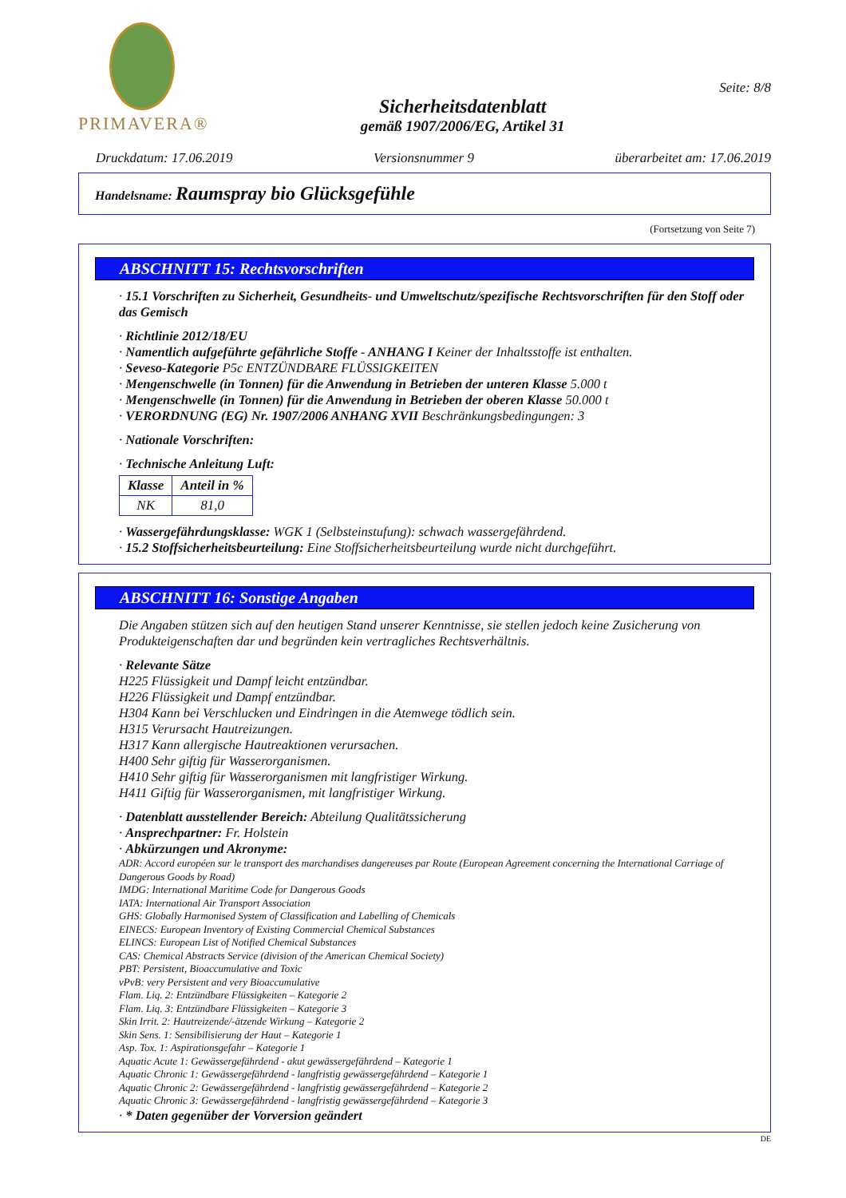PRIMAVERA®
Sicherheitsdatenblatt
gemäß 1907/2006/EG, Artikel 31
Seite: 8/8
Druckdatum: 17.06.2019 Versionsnummer 9 überarbeitet am: 17.06.2019
Handelsname: Raumspray bio Glücksgefühle
(Fortsetzung von Seite 7)
ABSCHNITT 15: Rechtsvorschriften
· 15.1 Vorschriften zu Sicherheit, Gesundheits- und Umweltschutz/spezifische Rechtsvorschriften für den Stoff oder das Gemisch
· Richtlinie 2012/18/EU
· Namentlich aufgeführte gefährliche Stoffe - ANHANG I Keiner der Inhaltsstoffe ist enthalten.
· Seveso-Kategorie P5c ENTZÜNDBARE FLÜSSIGKEITEN
· Mengenschwelle (in Tonnen) für die Anwendung in Betrieben der unteren Klasse 5.000 t
· Mengenschwelle (in Tonnen) für die Anwendung in Betrieben der oberen Klasse 50.000 t
· VERORDNUNG (EG) Nr. 1907/2006 ANHANG XVII Beschränkungsbedingungen: 3
· Nationale Vorschriften:
· Technische Anleitung Luft:
| Klasse | Anteil in % |
| --- | --- |
| NK | 81,0 |
· Wassergefährdungsklasse: WGK 1 (Selbsteinstufung): schwach wassergefährdend.
· 15.2 Stoffsicherheitsbeurteilung: Eine Stoffsicherheitsbeurteilung wurde nicht durchgeführt.
ABSCHNITT 16: Sonstige Angaben
Die Angaben stützen sich auf den heutigen Stand unserer Kenntnisse, sie stellen jedoch keine Zusicherung von Produkteigenschaften dar und begründen kein vertragliches Rechtsverhältnis.
· Relevante Sätze
H225 Flüssigkeit und Dampf leicht entzündbar.
H226 Flüssigkeit und Dampf entzündbar.
H304 Kann bei Verschlucken und Eindringen in die Atemwege tödlich sein.
H315 Verursacht Hautreizungen.
H317 Kann allergische Hautreaktionen verursachen.
H400 Sehr giftig für Wasserorganismen.
H410 Sehr giftig für Wasserorganismen mit langfristiger Wirkung.
H411 Giftig für Wasserorganismen, mit langfristiger Wirkung.
· Datenblatt ausstellender Bereich: Abteilung Qualitätssicherung
· Ansprechpartner: Fr. Holstein
· Abkürzungen und Akronyme:
ADR: Accord européen sur le transport des marchandises dangereuses par Route (European Agreement concerning the International Carriage of Dangerous Goods by Road)
IMDG: International Maritime Code for Dangerous Goods
IATA: International Air Transport Association
GHS: Globally Harmonised System of Classification and Labelling of Chemicals
EINECS: European Inventory of Existing Commercial Chemical Substances
ELINCS: European List of Notified Chemical Substances
CAS: Chemical Abstracts Service (division of the American Chemical Society)
PBT: Persistent, Bioaccumulative and Toxic
vPvB: very Persistent and very Bioaccumulative
Flam. Liq. 2: Entzündbare Flüssigkeiten – Kategorie 2
Flam. Liq. 3: Entzündbare Flüssigkeiten – Kategorie 3
Skin Irrit. 2: Hautreizende/-ätzende Wirkung – Kategorie 2
Skin Sens. 1: Sensibilisierung der Haut – Kategorie 1
Asp. Tox. 1: Aspirationsgefahr – Kategorie 1
Aquatic Acute 1: Gewässergefährdend - akut gewässergefährdend – Kategorie 1
Aquatic Chronic 1: Gewässergefährdend - langfristig gewässergefährdend – Kategorie 1
Aquatic Chronic 2: Gewässergefährdend - langfristig gewässergefährdend – Kategorie 2
Aquatic Chronic 3: Gewässergefährdend - langfristig gewässergefährdend – Kategorie 3
· * Daten gegenüber der Vorversion geändert
DE